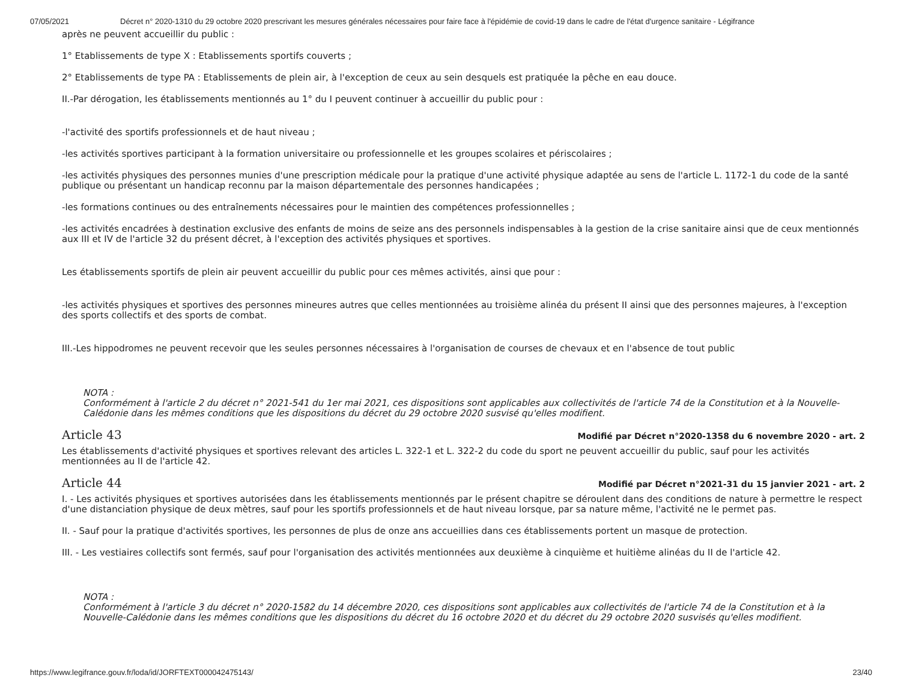07/05/2021 Décret n° 2020-1310 du 29 octobre 2020 prescrivant les mesures générales nécessaires pour faire face à l'épidémie de covid-19 dans le cadre de l'état d'urgence sanitaire - Légifrance
après ne peuvent accueillir du public :
1° Etablissements de type X : Etablissements sportifs couverts ;
2° Etablissements de type PA : Etablissements de plein air, à l'exception de ceux au sein desquels est pratiquée la pêche en eau douce.
II.-Par dérogation, les établissements mentionnés au 1° du I peuvent continuer à accueillir du public pour :
-l'activité des sportifs professionnels et de haut niveau ;
-les activités sportives participant à la formation universitaire ou professionnelle et les groupes scolaires et périscolaires ;
-les activités physiques des personnes munies d'une prescription médicale pour la pratique d'une activité physique adaptée au sens de l'article L. 1172-1 du code de la santé publique ou présentant un handicap reconnu par la maison départementale des personnes handicapées ;
-les formations continues ou des entraînements nécessaires pour le maintien des compétences professionnelles ;
-les activités encadrées à destination exclusive des enfants de moins de seize ans des personnels indispensables à la gestion de la crise sanitaire ainsi que de ceux mentionnés aux III et IV de l'article 32 du présent décret, à l'exception des activités physiques et sportives.
Les établissements sportifs de plein air peuvent accueillir du public pour ces mêmes activités, ainsi que pour :
-les activités physiques et sportives des personnes mineures autres que celles mentionnées au troisième alinéa du présent II ainsi que des personnes majeures, à l'exception des sports collectifs et des sports de combat.
III.-Les hippodromes ne peuvent recevoir que les seules personnes nécessaires à l'organisation de courses de chevaux et en l'absence de tout public
NOTA :
Conformément à l'article 2 du décret n° 2021-541 du 1er mai 2021, ces dispositions sont applicables aux collectivités de l'article 74 de la Constitution et à la Nouvelle-Calédonie dans les mêmes conditions que les dispositions du décret du 29 octobre 2020 susvisé qu'elles modifient.
Article 43 Modifié par Décret n°2020-1358 du 6 novembre 2020 - art. 2
Les établissements d'activité physiques et sportives relevant des articles L. 322-1 et L. 322-2 du code du sport ne peuvent accueillir du public, sauf pour les activités mentionnées au II de l'article 42.
Article 44 Modifié par Décret n°2021-31 du 15 janvier 2021 - art. 2
I. - Les activités physiques et sportives autorisées dans les établissements mentionnés par le présent chapitre se déroulent dans des conditions de nature à permettre le respect d'une distanciation physique de deux mètres, sauf pour les sportifs professionnels et de haut niveau lorsque, par sa nature même, l'activité ne le permet pas.
II. - Sauf pour la pratique d'activités sportives, les personnes de plus de onze ans accueillies dans ces établissements portent un masque de protection.
III. - Les vestiaires collectifs sont fermés, sauf pour l'organisation des activités mentionnées aux deuxième à cinquième et huitième alinéas du II de l'article 42.
NOTA :
Conformément à l'article 3 du décret n° 2020-1582 du 14 décembre 2020, ces dispositions sont applicables aux collectivités de l'article 74 de la Constitution et à la Nouvelle-Calédonie dans les mêmes conditions que les dispositions du décret du 16 octobre 2020 et du décret du 29 octobre 2020 susvisés qu'elles modifient.
https://www.legifrance.gouv.fr/loda/id/JORFTEXT000042475143/ 23/40